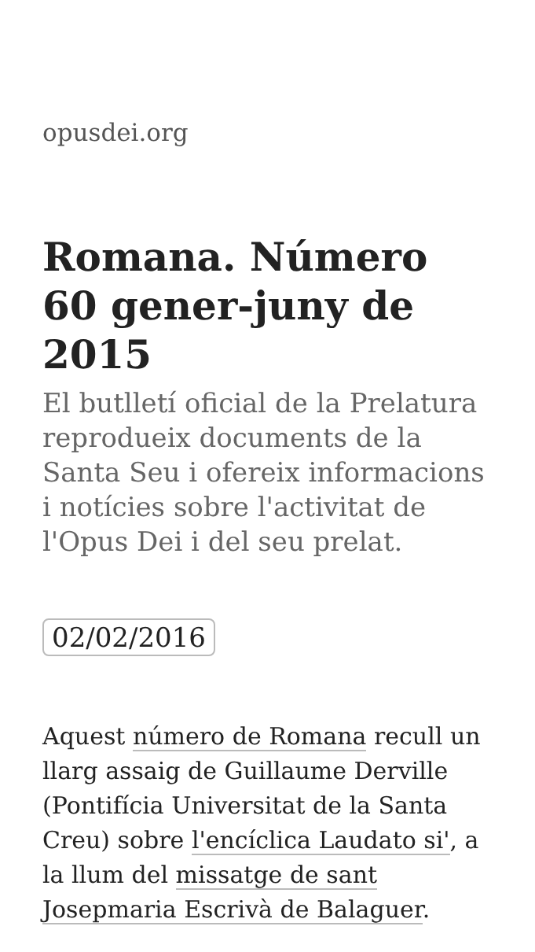opusdei.org
Romana. Número 60 gener-juny de 2015
El butlletí oficial de la Prelatura reprodueix documents de la Santa Seu i ofereix informacions i notícies sobre l'activitat de l'Opus Dei i del seu prelat.
02/02/2016
Aquest número de Romana recull un llarg assaig de Guillaume Derville (Pontifícia Universitat de la Santa Creu) sobre l'encíclica Laudato si', a la llum del missatge de sant Josepmaria Escrivà de Balaguer.